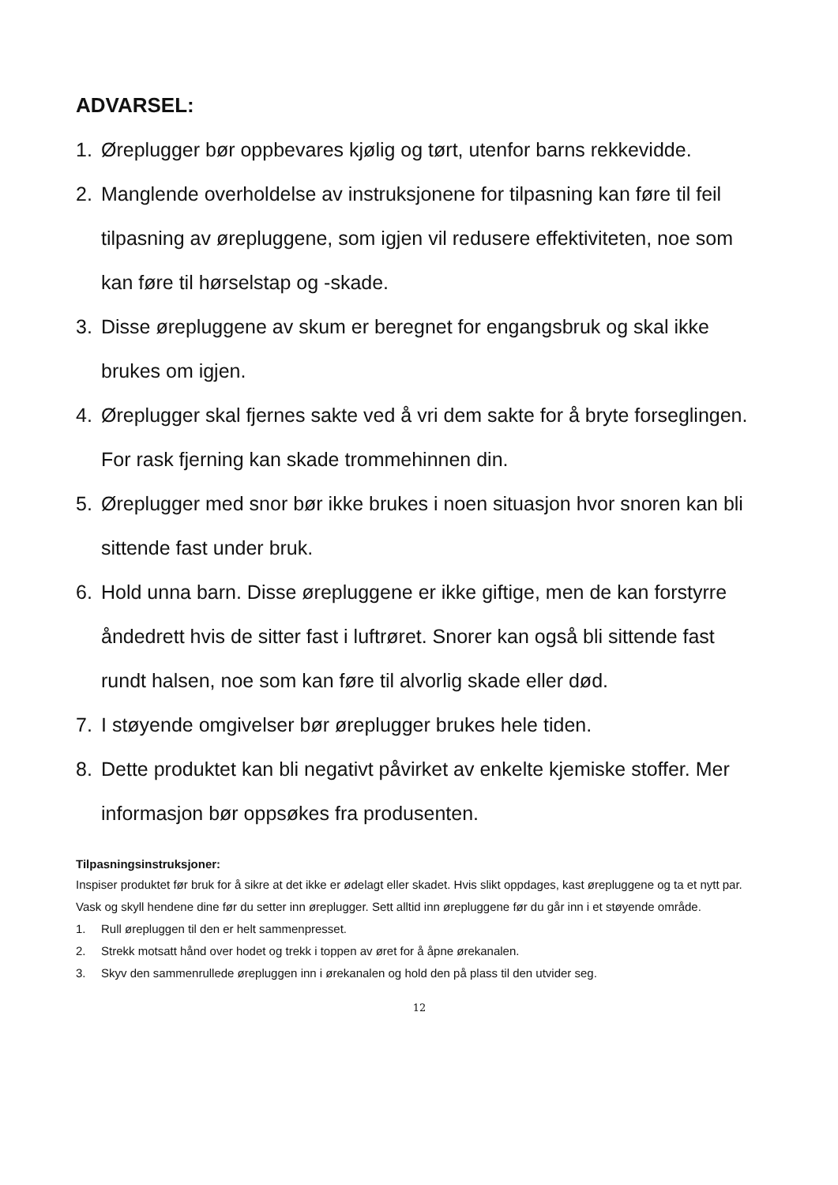ADVARSEL:
1. Øreplugger bør oppbevares kjølig og tørt, utenfor barns rekkevidde.
2. Manglende overholdelse av instruksjonene for tilpasning kan føre til feil tilpasning av ørepluggene, som igjen vil redusere effektiviteten, noe som kan føre til hørselstap og -skade.
3. Disse ørepluggene av skum er beregnet for engangsbruk og skal ikke brukes om igjen.
4. Øreplugger skal fjernes sakte ved å vri dem sakte for å bryte forseglingen. For rask fjerning kan skade trommehinnen din.
5. Øreplugger med snor bør ikke brukes i noen situasjon hvor snoren kan bli sittende fast under bruk.
6. Hold unna barn. Disse ørepluggene er ikke giftige, men de kan forstyrre åndedrett hvis de sitter fast i luftrøret. Snorer kan også bli sittende fast rundt halsen, noe som kan føre til alvorlig skade eller død.
7. I støyende omgivelser bør øreplugger brukes hele tiden.
8. Dette produktet kan bli negativt påvirket av enkelte kjemiske stoffer. Mer informasjon bør oppsøkes fra produsenten.
Tilpasningsinstruksjoner:
Inspiser produktet før bruk for å sikre at det ikke er ødelagt eller skadet. Hvis slikt oppdages, kast ørepluggene og ta et nytt par. Vask og skyll hendene dine før du setter inn øreplugger. Sett alltid inn ørepluggene før du går inn i et støyende område.
1. Rull ørepluggen til den er helt sammenpresset.
2. Strekk motsatt hånd over hodet og trekk i toppen av øret for å åpne ørekanalen.
3. Skyv den sammenrullede ørepluggen inn i ørekanalen og hold den på plass til den utvider seg.
12